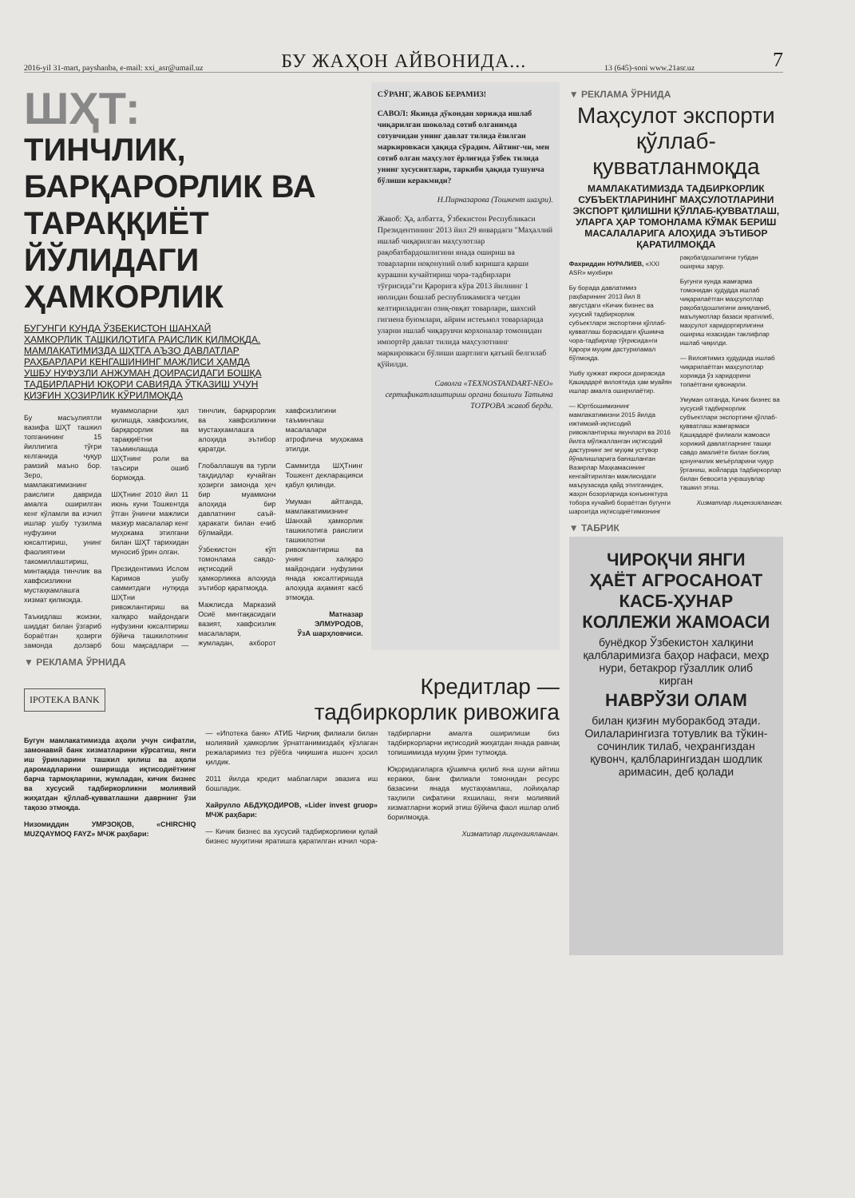2016-yil 31-mart, payshanba, e-mail: xxi_asr@umail.uz БУ ЖАҲОН АЙВОНИДА... 13 (645)-sonі www.21asr.uz 7
ШҲТ:
ТИНЧЛИК, БАРҚАРОРЛИК ВА ТАРАҚҚИЁТ ЙЎЛИДАГИ ҲАМКОРЛИК
БУГУНГИ КУНДА ЎЗБЕКИСТОН ШАНХАЙ ҲАМКОРЛИК ТАШКИЛОТИГА РАИСЛИК ҚИЛМОҚДА. МАМЛАКАТИМИЗДА ШҲТГА АЪЗО ДАВЛАТЛАР РАҲБАРЛАРИ КЕНГАШИНИНГ МАЖЛИСИ ҲАМДА УШБУ НУФУЗЛИ АНЖУМАН ДОИРАСИДАГИ БОШҚА ТАДБИРЛАРНИ ЮҚОРИ САВИЯДА ЎТКАЗИШ УЧУН ҚИЗҒИН ҲОЗИРЛИК КЎРИЛМОҚДА
Бу масъулиятли вазифа ШҲТ ташкил топганининг 15 йиллигига тўғри келганида чуқур рамзий маъно бор. Зеро, мамлакатимизнинг раислиги даврида амалга оширилган кенг кўламли ва изчил ишлар ушбу тузилма нуфузини юксалтириш, унинг фаолиятини такомиллаштириш, минтақада тинчлик ва хавфсизликни мустаҳкамлашга хизмат қилмоқда.
Таъкидлаш жоизки, шиддат билан ўзгариб бораётган ҳозирги замонда долзарб муаммоларни ҳал қилишда, хавфсизлик, барқарорлик ва тараққиётни таъминлашда ШҲТнинг роли ва таъсири ошиб бормоқда.
ШҲТнинг 2010 йил 11 июнь куни Тошкентда ўтган ўнинчи мажлиси мазкур масалалар кенг муҳокама этилгани билан ШҲТ тарихидан муносиб ўрин олган.
Президентимиз Ислом Каримов ушбу саммитдаги нутқида ШҲТни ривожлантириш ва халқаро майдондаги нуфузини юксалтириш бўйича ташкилотнинг бош мақсадлари — тинчлик, барқарорлик ва хавфсизликни мустаҳкамлашга алоҳида эътибор қаратди.
Глобаллашув ва турли таҳдидлар кучайган ҳозирги замонда ҳеч бир муаммони алоҳида бир давлатнинг саъй-ҳаракати билан ечиб бўлмайди.
Ўзбекистон кўп томонлама савдо-иқтисодий ҳамкорликка алоҳида эътибор қаратмоқда.
Мажлисда Марказий Осиё минтақасидаги вазият, хавфсизлик масалалари, жумладан, ахборот хавфсизлигини таъминлаш масалалари атрофлича муҳокама этилди.
Саммитда ШҲТнинг Тошкент декларацияси қабул қилинди.
Умуман айтганда, мамлакатимизнинг Шанхай ҳамкорлик ташкилотига раислиги ташкилотни ривожлантириш ва унинг халқаро майдондаги нуфузини янада юксалтиришда алоҳида аҳамият касб этмоқда.
Матназар ЭЛМУРОДОВ,
ЎзА шарҳловчиси.
СЎРАНГ, ЖАВОБ БЕРАМИЗ!
САВОЛ: Якинда дўкондан хорижда ишлаб чиқарилган шоколад сотиб олганимда сотувчидан унинг давлат тилида ёзилган маркировкаси ҳақида сўрадим. Айтинг-чи, мен сотиб олган маҳсулот ёрлиғида ўзбек тилида унинг хусусиятлари, таркиби ҳақида тушунча бўлиши керакмиди?
Н.Пирназарова (Тошкент шаҳри).
Жавоб: Ҳа, албатта, Ўзбекистон Республикаси Президентининг 2013 йил 29 январдаги "Маҳаллий ишлаб чиқарилган маҳсулотлар рақобатбардошлигини янада ошириш ва товарларни ноқонуний олиб киришга қарши курашни кучайтириш чора-тадбирлари тўғрисида"ги Қарорига кўра 2013 йилнинг 1 июлидан бошлаб республикамизга четдан келтириладиган озиқ-овқат товарлари, шахсий гигиена буюмлари, айрим истеъмол товарларида уларни ишлаб чиқарувчи корхоналар томонидан импортёр давлат тилида маҳсулотнинг маркировкаси бўлиши шартлиги қатъий белгилаб қўйилди.
Саволга «TEXNOSTANDART-NEO» сертификатлаштириш органи бошлиғи Татьяна ТОТРОВА жавоб берди.
▼ РЕКЛАМА ЎРНИДА
IPOTEKA BANK
Кредитлар —
тадбиркорлик ривожига
Бугун мамлакатимизда аҳоли учун сифатли, замонавий банк хизматларини кўрсатиш, янги иш ўринларини ташкил қилиш ва аҳоли даромадларини оширишда иқтисодиётнинг барча тармоқларини, жумладан, кичик бизнес ва хусусий тадбиркорликни молиявий жиҳатдан қўллаб-қувватлашни даврнинг ўзи тақозо этмоқда.
Низомиддин УМРЗОҚОВ, «CHIRCHIQ MUZQAYMOQ FAYZ» МЧЖ раҳбари:
— «Ипотека банк» АТИБ Чирчиқ филиали билан молиявий ҳамкорлик ўрнатганимиздаёқ кўзлаган режаларимиз тез рўёбга чиқишига ишонч ҳосил қилдик.
2011 йилда кредит маблағлари эвазига иш бошладик.
Хайрулло АБДУҚОДИРОВ, «Lider invest gruop» МЧЖ раҳбари:
— Кичик бизнес ва хусусий тадбиркорликни қулай бизнес муҳитини яратишга қаратилган изчил чора-тадбирларни амалга оширилиши биз тадбиркорларни иқтисодий жиҳатдан янада равнақ топишимизда муҳим ўрин тутмоқда.
Юқоридагиларга қўшимча қилиб яна шуни айтиш керакки, банк филиали томонидан ресурс базасини янада мустаҳкамлаш, лойиҳалар таҳлили сифатини яхшилаш, янги молиявий хизматларни жорий этиш бўйича фаол ишлар олиб борилмоқда.
Хизматлар лицензияланган.
▼ РЕКЛАМА ЎРНИДА
Маҳсулот экспорти қўллаб-қувватланмоқда
МАМЛАКАТИМИЗДА ТАДБИРКОРЛИК СУБЪЕКТЛАРИНИНГ МАҲСУЛОТЛАРИНИ ЭКСПОРТ ҚИЛИШНИ ҚЎЛЛАБ-ҚУВВАТЛАШ, УЛАРГА ҲАР ТОМОНЛАМА КЎМАК БЕРИШ МАСАЛАЛАРИГА АЛОҲИДА ЭЪТИБОР ҚАРАТИЛМОҚДА
Фахриддин НУРАЛИЕВ, «XXI ASR» мухбири
Бу борада давлатимиз раҳбарининг 2013 йил 8 августдаги «Кичик бизнес ва хусусий тадбиркорлик субъектлари экспортини қўллаб-қувватлаш борасидаги қўшимча чора-тадбирлар тўғрисида»ги Қарори муҳим дастуриламал бўлмоқда.
Ушбу ҳужжат ижроси доирасида Қашқадарё вилоятида ҳам муайян ишлар амалга оширилаётир.
— Юртбошимизнинг мамлакатимизни 2015 йилда ижтимоий-иқтисодий ривожлантириш якунлари ва 2016 йилга мўлжалланган иқтисодий дастурнинг энг муҳим устувор йўналишларига бағишланган Вазирлар Маҳкамасининг кенгайтирилган мажлисидаги маърузасида қайд этилганидек, жаҳон бозорларида конъюнктура тобора кучайиб бораётган бугунги шароитда иқтисодиётимизнинг рақобатдошлигини тубдан ошириш зарур.
Бугунги кунда жамғарма томонидан ҳудудда ишлаб чиқарилаётган маҳсулотлар рақобатдошлигини аниқланиб, маълумотлар базаси яратилиб, маҳсулот харидоргирлигини ошириш юзасидан таклифлар ишлаб чиқилди.
— Вилоятимиз ҳудудида ишлаб чиқарилаётган маҳсулотлар хорижда ўз харидорини топаётгани қувонарли.
Умуман олганда, Кичик бизнес ва хусусий тадбиркорлик субъектлари экспортини қўллаб-қувватлаш жамғармаси Қашқадарё филиали жамоаси хорижий давлатларнинг ташқи савдо амалиёти билан боғлиқ қонунчилик меъёрларини чуқур ўрганиш, жойларда тадбиркорлар билан бевосита учрашувлар ташкил этиш.
Хизматлар лицензияланган.
▼ ТАБРИК
ЧИРОҚЧИ ЯНГИ ҲАЁТ АГРОСАНОАТ КАСБ-ҲУНАР КОЛЛЕЖИ ЖАМОАСИ
бунёдкор Ўзбекистон халқини қалбларимизга баҳор нафаси, меҳр нури, бетакрор гўзаллик олиб кирган
НАВРЎЗИ ОЛАМ
билан қизғин муборакбод этади. Оилаларингизга тотувлик ва тўкин-сочинлик тилаб, чеҳрангиздан қувонч, қалбларингиздан шодлик аримасин, деб қолади